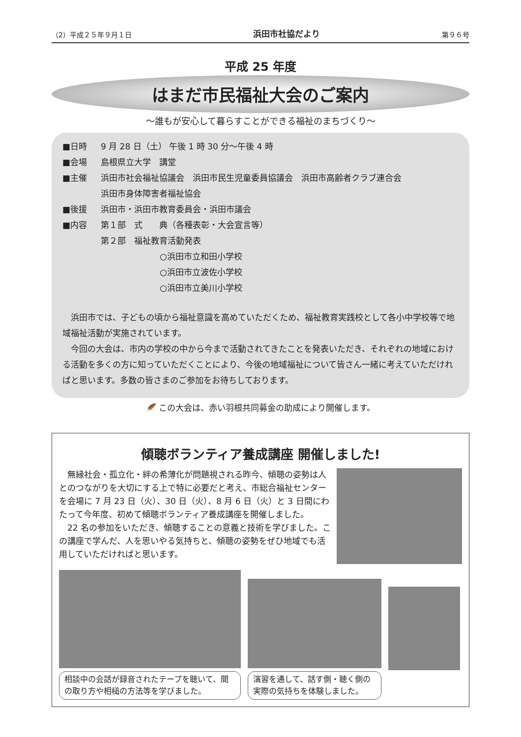（2）平成２５年９月１日 浜田市社協だより 第９６号
平成 25 年度
はまだ市民福祉大会のご案内
～誰もが安心して暮らすことができる福祉のまちづくり～
■日時 9 月 28 日（土） 午後 1 時 30 分～午後 4 時
■会場 島根県立大学　講堂
■主催 浜田市社会福祉協議会　浜田市民生児童委員協議会　浜田市高齢者クラブ連合会
浜田市身体障害者福祉協会
■後援 浜田市・浜田市教育委員会・浜田市議会
■内容 第１部　式　　典（各種表彰・大会宣言等）
第２部　福祉教育活動発表
○浜田市立和田小学校
○浜田市立波佐小学校
○浜田市立美川小学校
浜田市では、子どもの頃から福祉意識を高めていただくため、福祉教育実践校として各小中学校等で地域福祉活動が実施されています。
今回の大会は、市内の学校の中から今まで活動されてきたことを発表いただき、それぞれの地域における活動を多くの方に知っていただくことにより、今後の地域福祉について皆さん一緒に考えていただければと思います。多数の皆さまのご参加をお待ちしております。
🪶 この大会は、赤い羽根共同募金の助成により開催します。
傾聴ボランティア養成講座 開催しました!
無縁社会・孤立化・絆の希薄化が問題視される昨今、傾聴の姿勢は人とのつながりを大切にする上で特に必要だと考え、市総合福祉センターを会場に 7 月 23 日（火）、30 日（火）、8 月 6 日（火）と 3 日間にわたって今年度、初めて傾聴ボランティア養成講座を開催しました。
22 名の参加をいただき、傾聴することの意義と技術を学びました。この講座で学んだ、人を思いやる気持ちと、傾聴の姿勢をぜひ地域でも活用していただければと思います。
相談中の会話が録音されたテープを聴いて、間の取り方や相槌の方法等を学びました。
演習を通して、話す側・聴く側の実際の気持ちを体験しました。